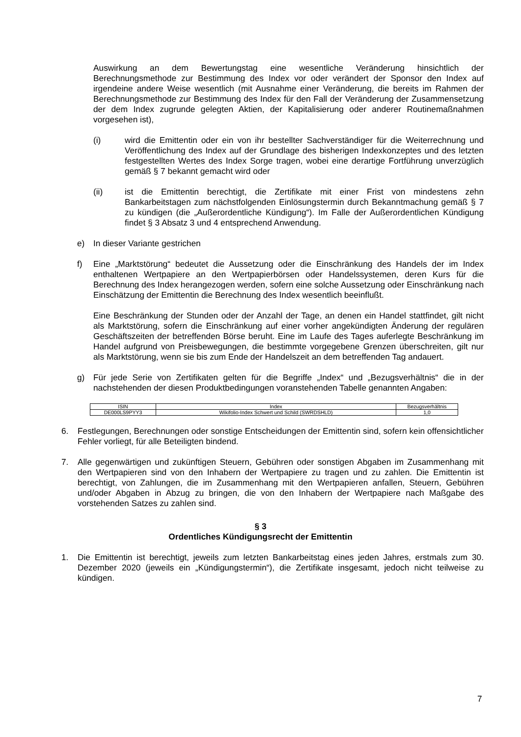Auswirkung an dem Bewertungstag eine wesentliche Veränderung hinsichtlich der Berechnungsmethode zur Bestimmung des Index vor oder verändert der Sponsor den Index auf irgendeine andere Weise wesentlich (mit Ausnahme einer Veränderung, die bereits im Rahmen der Berechnungsmethode zur Bestimmung des Index für den Fall der Veränderung der Zusammensetzung der dem Index zugrunde gelegten Aktien, der Kapitalisierung oder anderer Routinemaßnahmen vorgesehen ist),
(i) wird die Emittentin oder ein von ihr bestellter Sachverständiger für die Weiterrechnung und Veröffentlichung des Index auf der Grundlage des bisherigen Indexkonzeptes und des letzten festgestellten Wertes des Index Sorge tragen, wobei eine derartige Fortführung unverzüglich gemäß § 7 bekannt gemacht wird oder
(ii) ist die Emittentin berechtigt, die Zertifikate mit einer Frist von mindestens zehn Bankarbeitstagen zum nächstfolgenden Einlösungstermin durch Bekanntmachung gemäß § 7 zu kündigen (die „Außerordentliche Kündigung“). Im Falle der Außerordentlichen Kündigung findet § 3 Absatz 3 und 4 entsprechend Anwendung.
e) In dieser Variante gestrichen
f) Eine „Marktstörung“ bedeutet die Aussetzung oder die Einschränkung des Handels der im Index enthaltenen Wertpapiere an den Wertpapierbörsen oder Handelssystemen, deren Kurs für die Berechnung des Index herangezogen werden, sofern eine solche Aussetzung oder Einschränkung nach Einschätzung der Emittentin die Berechnung des Index wesentlich beeinflußt.
Eine Beschränkung der Stunden oder der Anzahl der Tage, an denen ein Handel stattfindet, gilt nicht als Marktstörung, sofern die Einschränkung auf einer vorher angekündigten Änderung der regulären Geschäftszeiten der betreffenden Börse beruht. Eine im Laufe des Tages auferlegte Beschränkung im Handel aufgrund von Preisbewegungen, die bestimmte vorgegebene Grenzen überschreiten, gilt nur als Marktstörung, wenn sie bis zum Ende der Handelszeit an dem betreffenden Tag andauert.
g) Für jede Serie von Zertifikaten gelten für die Begriffe „Index“ und „Bezugsverhältnis“ die in der nachstehenden der diesen Produktbedingungen voranstehenden Tabelle genannten Angaben:
| ISIN | Index | Bezugsverhältnis |
| --- | --- | --- |
| DE000LS9PYY3 | Wikifolio-Index Schwert und Schild (SWRDSHLD) | 1,0 |
6. Festlegungen, Berechnungen oder sonstige Entscheidungen der Emittentin sind, sofern kein offensichtlicher Fehler vorliegt, für alle Beteiligten bindend.
7. Alle gegenwärtigen und zukünftigen Steuern, Gebühren oder sonstigen Abgaben im Zusammenhang mit den Wertpapieren sind von den Inhabern der Wertpapiere zu tragen und zu zahlen. Die Emittentin ist berechtigt, von Zahlungen, die im Zusammenhang mit den Wertpapieren anfallen, Steuern, Gebühren und/oder Abgaben in Abzug zu bringen, die von den Inhabern der Wertpapiere nach Maßgabe des vorstehenden Satzes zu zahlen sind.
§ 3
Ordentliches Kündigungsrecht der Emittentin
1. Die Emittentin ist berechtigt, jeweils zum letzten Bankarbeitstag eines jeden Jahres, erstmals zum 30. Dezember 2020 (jeweils ein „Kündigungstermin“), die Zertifikate insgesamt, jedoch nicht teilweise zu kündigen.
7